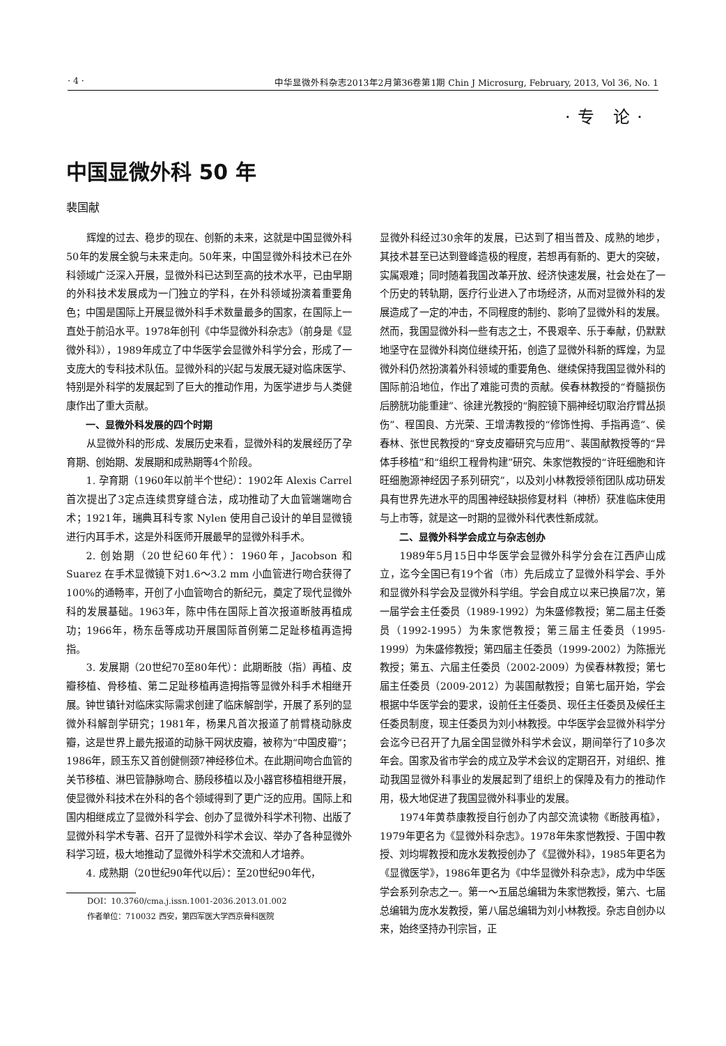· 4 · 中华显微外科杂志2013年2月第36卷第1期 Chin J Microsurg, February, 2013, Vol 36, No. 1
·专 论·
中国显微外科 50 年
裴国献
辉煌的过去、稳步的现在、创新的未来，这就是中国显微外科50年的发展全貌与未来走向。50年来，中国显微外科技术已在外科领域广泛深入开展，显微外科已达到至高的技术水平，已由早期的外科技术发展成为一门独立的学科，在外科领域扮演着重要角色；中国是国际上开展显微外科手术数量最多的国家，在国际上一直处于前沿水平。1978年创刊《中华显微外科杂志》（前身是《显微外科》），1989年成立了中华医学会显微外科学分会，形成了一支庞大的专科技术队伍。显微外科的兴起与发展无疑对临床医学、特别是外科学的发展起到了巨大的推动作用，为医学进步与人类健康作出了重大贡献。
一、显微外科发展的四个时期
从显微外科的形成、发展历史来看，显微外科的发展经历了孕育期、创始期、发展期和成熟期等4个阶段。
1. 孕育期（1960年以前半个世纪）：1902年 Alexis Carrel 首次提出了3定点连续贯穿缝合法，成功推动了大血管端端吻合术；1921年，瑞典耳科专家 Nylen 使用自己设计的单目显微镜进行内耳手术，这是外科医师开展最早的显微外科手术。
2. 创始期（20世纪60年代）：1960年，Jacobson 和 Suarez 在手术显微镜下对1.6～3.2 mm 小血管进行吻合获得了100%的通畅率，开创了小血管吻合的新纪元，奠定了现代显微外科的发展基础。1963年，陈中伟在国际上首次报道断肢再植成功；1966年，杨东岳等成功开展国际首例第二足趾移植再造拇指。
3. 发展期（20世纪70至80年代）：此期断肢（指）再植、皮瓣移植、骨移植、第二足趾移植再造拇指等显微外科手术相继开展。钟世镇针对临床实际需求创建了临床解剖学，开展了系列的显微外科解剖学研究；1981年，杨果凡首次报道了前臂桡动脉皮瓣，这是世界上最先报道的动脉干网状皮瓣，被称为“中国皮瓣”；1986年，顾玉东又首创健侧颈7神经移位术。在此期间吻合血管的关节移植、淋巴管静脉吻合、肠段移植以及小器官移植相继开展，使显微外科技术在外科的各个领域得到了更广泛的应用。国际上和国内相继成立了显微外科学会、创办了显微外科学术刊物、出版了显微外科学术专著、召开了显微外科学术会议、举办了各种显微外科学习班，极大地推动了显微外科学术交流和人才培养。
4. 成熟期（20世纪90年代以后）：至20世纪90年代，
DOI：10.3760/cma.j.issn.1001-2036.2013.01.002
作者单位：710032 西安，第四军医大学西京骨科医院
显微外科经过30余年的发展，已达到了相当普及、成熟的地步，其技术甚至已达到登峰造极的程度，若想再有新的、更大的突破，实属艰难；同时随着我国改革开放、经济快速发展，社会处在了一个历史的转轨期，医疗行业进入了市场经济，从而对显微外科的发展造成了一定的冲击，不同程度的制约、影响了显微外科的发展。然而，我国显微外科一些有志之士，不畏艰辛、乐于奉献，仍默默地坚守在显微外科岗位继续开拓，创造了显微外科新的辉煌，为显微外科仍然扮演着外科领域的重要角色、继续保持我国显微外科的国际前沿地位，作出了难能可贵的贡献。侯春林教授的“脊髓损伤后膀胱功能重建”、徐建光教授的“胸腔镜下膈神经切取治疗臂丛损伤”、程国良、方光荣、王增涛教授的“修饰性拇、手指再造”、侯春林、张世民教授的“穿支皮瓣研究与应用”、裴国献教授等的“异体手移植”和“组织工程骨构建”研究、朱家恺教授的“许旺细胞和许旺细胞源神经因子系列研究”，以及刘小林教授领衔团队成功研发具有世界先进水平的周围神经缺损修复材料（神桥）获准临床使用与上市等，就是这一时期的显微外科代表性新成就。
二、显微外科学会成立与杂志创办
1989年5月15日中华医学会显微外科学分会在江西庐山成立，迄今全国已有19个省（市）先后成立了显微外科学会、手外和显微外科学会及显微外科学组。学会自成立以来已换届7次，第一届学会主任委员（1989-1992）为朱盛修教授；第二届主任委员（1992-1995）为朱家恺教授；第三届主任委员（1995-1999）为朱盛修教授；第四届主任委员（1999-2002）为陈振光教授；第五、六届主任委员（2002-2009）为侯春林教授；第七届主任委员（2009-2012）为裴国献教授；自第七届开始，学会根据中华医学会的要求，设前任主任委员、现任主任委员及候任主任委员制度，现主任委员为刘小林教授。中华医学会显微外科学分会迄今已召开了九届全国显微外科学术会议，期间举行了10多次年会。国家及省市学会的成立及学术会议的定期召开，对组织、推动我国显微外科事业的发展起到了组织上的保障及有力的推动作用，极大地促进了我国显微外科事业的发展。
1974年黄恭康教授自行创办了内部交流读物《断肢再植》，1979年更名为《显微外科杂志》。1978年朱家恺教授、于国中教授、刘均墀教授和庞水发教授创办了《显微外科》，1985年更名为《显微医学》，1986年更名为《中华显微外科杂志》，成为中华医学会系列杂志之一。第一～五届总编辑为朱家恺教授，第六、七届总编辑为庞水发教授，第八届总编辑为刘小林教授。杂志自创办以来，始终坚持办刊宗旨，正